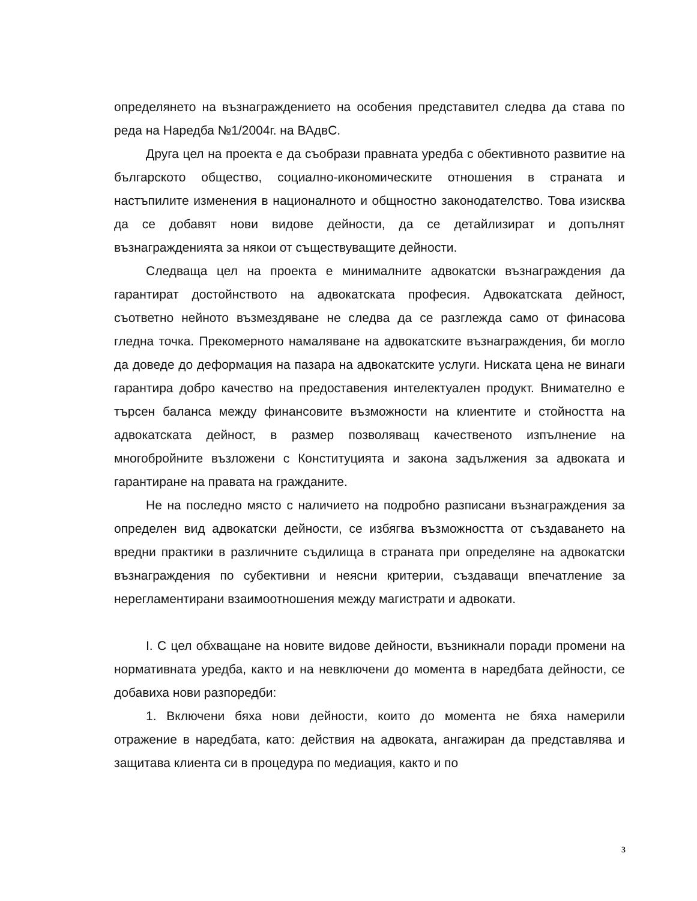определянето на възнаграждението на особения представител следва да става по реда на Наредба №1/2004г. на ВАдвС.
Друга цел на проекта е да съобрази правната уредба с обективното развитие на българското общество, социално-икономическите отношения в страната и настъпилите изменения в националното и общностно законодателство. Това изисква да се добавят нови видове дейности, да се детайлизират и допълнят възнагражденията за някои от съществуващите дейности.
Следваща цел на проекта е минималните адвокатски възнаграждения да гарантират достойнството на адвокатската професия. Адвокатската дейност, съответно нейното възмездяване не следва да се разглежда само от финасова гледна точка. Прекомерното намаляване на адвокатските възнаграждения, би могло да доведе до деформация на пазара на адвокатските услуги. Ниската цена не винаги гарантира добро качество на предоставения интелектуален продукт. Внимателно е търсен баланса между финансовите възможности на клиентите и стойността на адвокатската дейност, в размер позволяващ качественото изпълнение на многобройните възложени с Конституцията и закона задължения за адвоката и гарантиране на правата на гражданите.
Не на последно място с наличието на подробно разписани възнаграждения за определен вид адвокатски дейности, се избягва възможността от създаването на вредни практики в различните съдилища в страната при определяне на адвокатски възнаграждения по субективни и неясни критерии, създаващи впечатление за нерегламентирани взаимоотношения между магистрати и адвокати.
I. С цел обхващане на новите видове дейности, възникнали поради промени на нормативната уредба, както и на невключени до момента в наредбата дейности, се добавиха нови разпоредби:
1. Включени бяха нови дейности, които до момента не бяха намерили отражение в наредбата, като: действия на адвоката, ангажиран да представлява и защитава клиента си в процедура по медиация, както и по
3